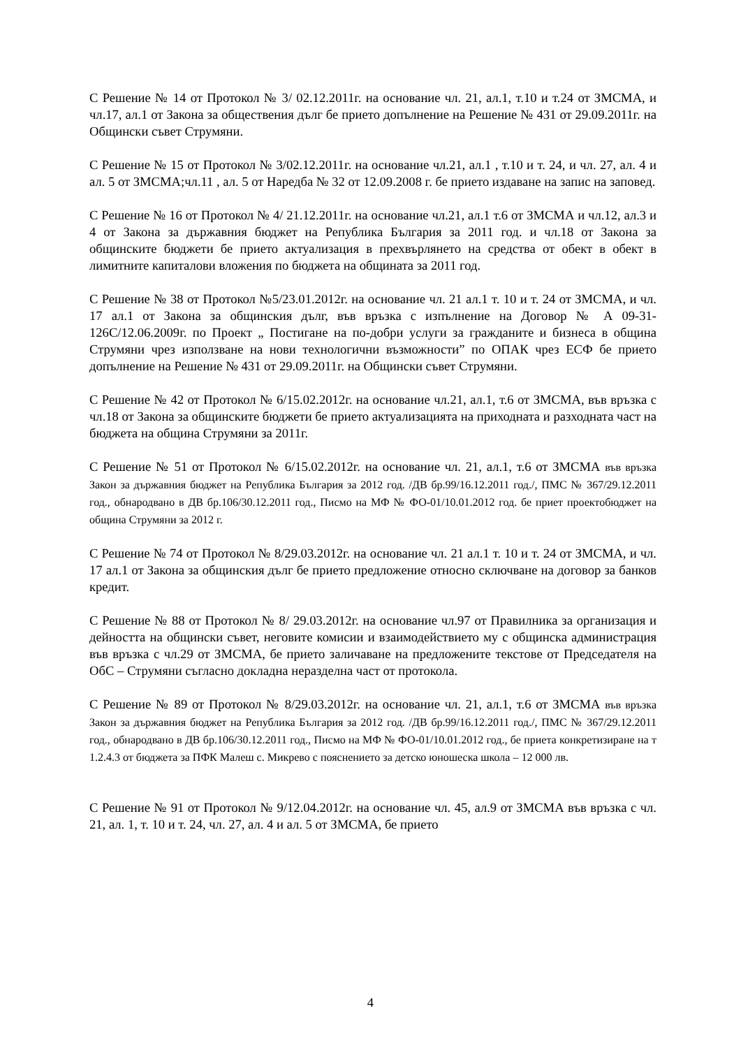С Решение № 14 от Протокол № 3/ 02.12.2011г. на основание чл. 21, ал.1, т.10 и т.24 от ЗМСМА, и чл.17, ал.1 от Закона за обществения дълг бе прието допълнение на Решение № 431 от 29.09.2011г. на Общински съвет Струмяни.
С Решение № 15 от Протокол № 3/02.12.2011г. на основание чл.21, ал.1 , т.10 и т. 24, и чл. 27, ал. 4 и ал. 5 от ЗМСМА;чл.11 , ал. 5 от Наредба № 32 от 12.09.2008 г. бе прието издаване на запис на заповед.
С Решение № 16 от Протокол № 4/ 21.12.2011г. на основание чл.21, ал.1 т.6 от ЗМСМА и чл.12, ал.3 и 4 от Закона за държавния бюджет на Република България за 2011 год. и чл.18 от Закона за общинските бюджети бе прието актуализация в прехвърлянето на средства от обект в обект в лимитните капиталови вложения по бюджета на общината за 2011 год.
С Решение № 38 от Протокол №5/23.01.2012г. на основание чл. 21 ал.1 т. 10 и т. 24 от ЗМСМА, и чл. 17 ал.1 от Закона за общинския дълг, във връзка с изпълнение на Договор № А 09-31-126С/12.06.2009г. по Проект „ Постигане на по-добри услуги за гражданите и бизнеса в община Струмяни чрез използване на нови технологични възможности” по ОПАК чрез ЕСФ бе прието допълнение на Решение № 431 от 29.09.2011г. на Общински съвет Струмяни.
С Решение № 42 от Протокол № 6/15.02.2012г. на основание чл.21, ал.1, т.6 от ЗМСМА, във връзка с чл.18 от Закона за общинските бюджети бе прието актуализацията на приходната и разходната част на бюджета на община Струмяни за 2011г.
С Решение № 51 от Протокол № 6/15.02.2012г. на основание чл. 21, ал.1, т.6 от ЗМСМА във връзка Закон за държавния бюджет на Република България за 2012 год. /ДВ бр.99/16.12.2011 год./, ПМС № 367/29.12.2011 год., обнародвано в ДВ бр.106/30.12.2011 год., Писмо на МФ № ФО-01/10.01.2012 год. бе приет проектобюджет на община Струмяни за 2012 г.
С Решение № 74 от Протокол № 8/29.03.2012г. на основание чл. 21 ал.1 т. 10 и т. 24 от ЗМСМА, и чл. 17 ал.1 от Закона за общинския дълг бе прието предложение относно сключване на договор за банков кредит.
С Решение № 88 от Протокол № 8/ 29.03.2012г. на основание чл.97 от Правилника за организация и дейността на общински съвет, неговите комисии и взаимодействието му с общинска администрация във връзка с чл.29 от ЗМСМА, бе прието заличаване на предложените текстове от Председателя на ОбС – Струмяни съгласно докладна неразделна част от протокола.
С Решение № 89 от Протокол № 8/29.03.2012г. на основание чл. 21, ал.1, т.6 от ЗМСМА във връзка Закон за държавния бюджет на Република България за 2012 год. /ДВ бр.99/16.12.2011 год./, ПМС № 367/29.12.2011 год., обнародвано в ДВ бр.106/30.12.2011 год., Писмо на МФ № ФО-01/10.01.2012 год., бе приета конкретизиране на т 1.2.4.3 от бюджета за ПФК Малеш с. Микрево с пояснението за детско юношеска школа – 12 000 лв.
С Решение № 91 от Протокол № 9/12.04.2012г. на основание чл. 45, ал.9 от ЗМСМА във връзка с чл. 21, ал. 1, т. 10 и т. 24, чл. 27, ал. 4 и ал. 5 от ЗМСМА, бе прието
4